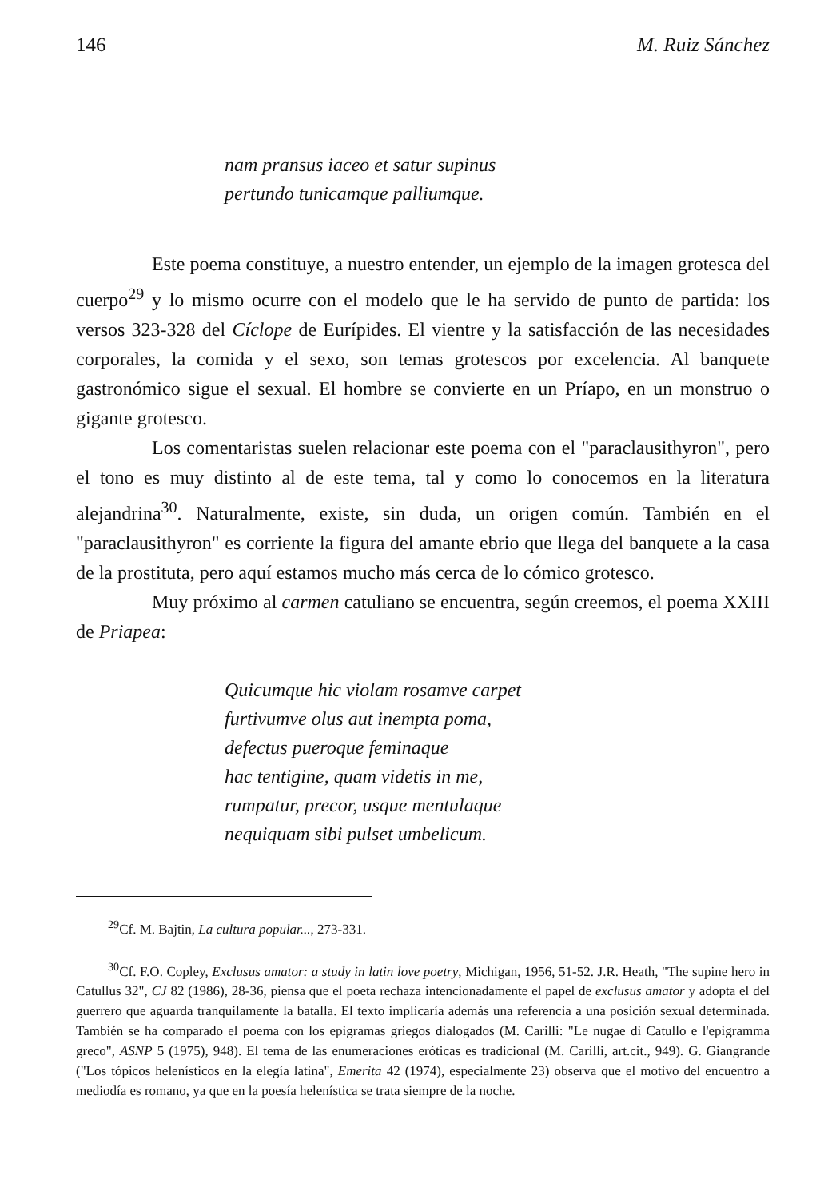146 M. Ruiz Sánchez
nam pransus iaceo et satur supinus
pertundo tunicamque palliumque.
Este poema constituye, a nuestro entender, un ejemplo de la imagen grotesca del cuerpo<sup>29</sup> y lo mismo ocurre con el modelo que le ha servido de punto de partida: los versos 323-328 del Cíclope de Eurípides. El vientre y la satisfacción de las necesidades corporales, la comida y el sexo, son temas grotescos por excelencia. Al banquete gastronómico sigue el sexual. El hombre se convierte en un Príapo, en un monstruo o gigante grotesco.
Los comentaristas suelen relacionar este poema con el "paraclausithyron", pero el tono es muy distinto al de este tema, tal y como lo conocemos en la literatura alejandrina<sup>30</sup>. Naturalmente, existe, sin duda, un origen común. También en el "paraclausithyron" es corriente la figura del amante ebrio que llega del banquete a la casa de la prostituta, pero aquí estamos mucho más cerca de lo cómico grotesco.
Muy próximo al carmen catuliano se encuentra, según creemos, el poema XXIII de Priapea:
Quicumque hic violam rosamve carpet
furtivumve olus aut inempta poma,
defectus pueroque feminaque
hac tentigine, quam videtis in me,
rumpatur, precor, usque mentulaque
nequiquam sibi pulset umbelicum.
<sup>29</sup> Cf. M. Bajtin, La cultura popular..., 273-331.
<sup>30</sup> Cf. F.O. Copley, Exclusus amator: a study in latin love poetry, Michigan, 1956, 51-52. J.R. Heath, "The supine hero in Catullus 32", CJ 82 (1986), 28-36, piensa que el poeta rechaza intencionadamente el papel de exclusus amator y adopta el del guerrero que aguarda tranquilamente la batalla. El texto implicaría además una referencia a una posición sexual determinada. También se ha comparado el poema con los epigramas griegos dialogados (M. Carilli: "Le nugae di Catullo e l'epigramma greco", ASNP 5 (1975), 948). El tema de las enumeraciones eróticas es tradicional (M. Carilli, art.cit., 949). G. Giangrande ("Los tópicos helenísticos en la elegía latina", Emerita 42 (1974), especialmente 23) observa que el motivo del encuentro a mediodía es romano, ya que en la poesía helenística se trata siempre de la noche.